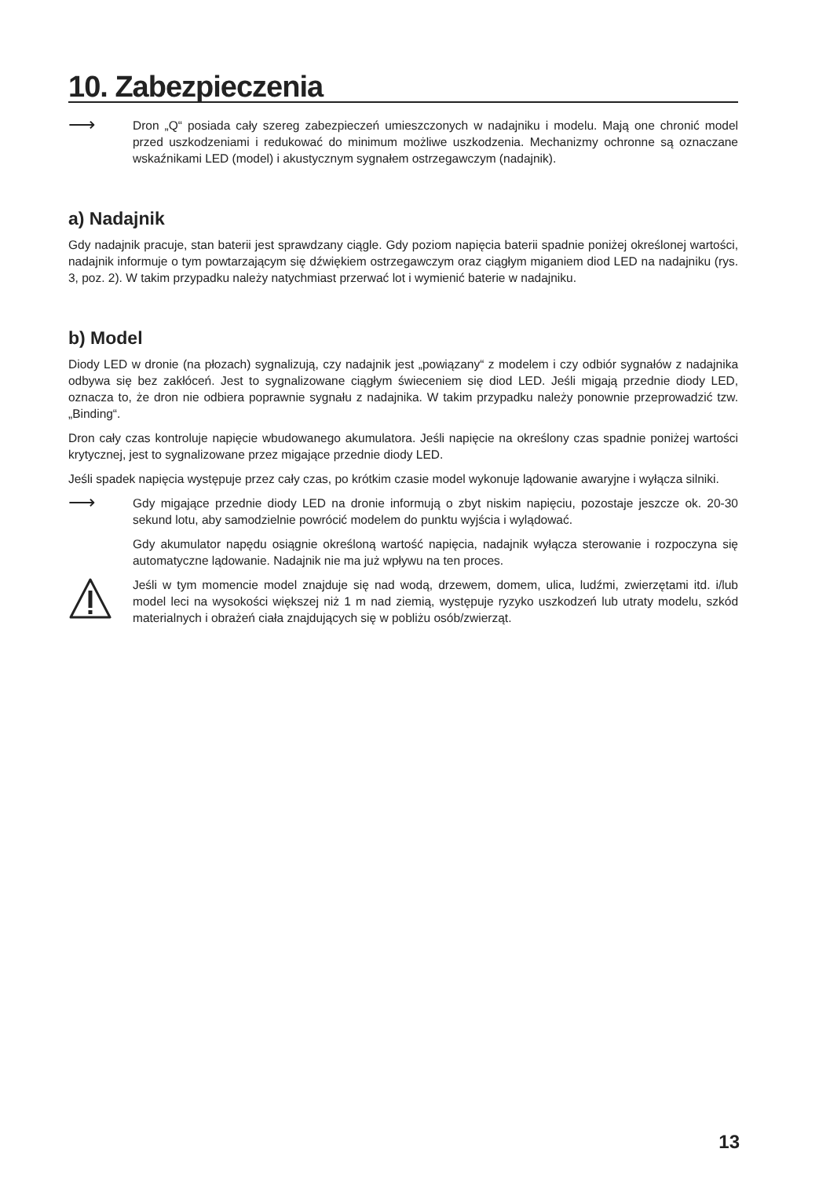10. Zabezpieczenia
⟶
Dron „Q“ posiada cały szereg zabezpieczeń umieszczonych w nadajniku i modelu. Mają one chronić model przed uszkodzeniami i redukować do minimum możliwe uszkodzenia. Mechanizmy ochronne są oznaczane wskaźnikami LED (model) i akustycznym sygnałem ostrzegawczym (nadajnik).
a) Nadajnik
Gdy nadajnik pracuje, stan baterii jest sprawdzany ciągle. Gdy poziom napięcia baterii spadnie poniżej określonej wartości, nadajnik informuje o tym powtarzającym się dźwiękiem ostrzegawczym oraz ciągłym miganiem diod LED na nadajniku (rys. 3, poz. 2). W takim przypadku należy natychmiast przerwać lot i wymienić baterie w nadajniku.
b) Model
Diody LED w dronie (na płozach) sygnalizują, czy nadajnik jest „powiązany“ z modelem i czy odbiór sygnałów z nadajnika odbywa się bez zakłóceń. Jest to sygnalizowane ciągłym świeceniem się diod LED. Jeśli migają przednie diody LED, oznacza to, że dron nie odbiera poprawnie sygnału z nadajnika. W takim przypadku należy ponownie przeprowadzić tzw. „Binding“.
Dron cały czas kontroluje napięcie wbudowanego akumulatora. Jeśli napięcie na określony czas spadnie poniżej wartości krytycznej, jest to sygnalizowane przez migające przednie diody LED.
Jeśli spadek napięcia występuje przez cały czas, po krótkim czasie model wykonuje lądowanie awaryjne i wyłącza silniki.
⟶
Gdy migające przednie diody LED na dronie informują o zbyt niskim napięciu, pozostaje jeszcze ok. 20-30 sekund lotu, aby samodzielnie powrócić modelem do punktu wyjścia i wylądować.
Gdy akumulator napędu osiągnie określoną wartość napięcia, nadajnik wyłącza sterowanie i rozpoczyna się automatyczne lądowanie. Nadajnik nie ma już wpływu na ten proces.
Jeśli w tym momencie model znajduje się nad wodą, drzewem, domem, ulica, ludźmi, zwierzętami itd. i/lub model leci na wysokości większej niż 1 m nad ziemią, występuje ryzyko uszkodzeń lub utraty modelu, szkód materialnych i obrażeń ciała znajdujących się w pobliżu osób/zwierząt.
13